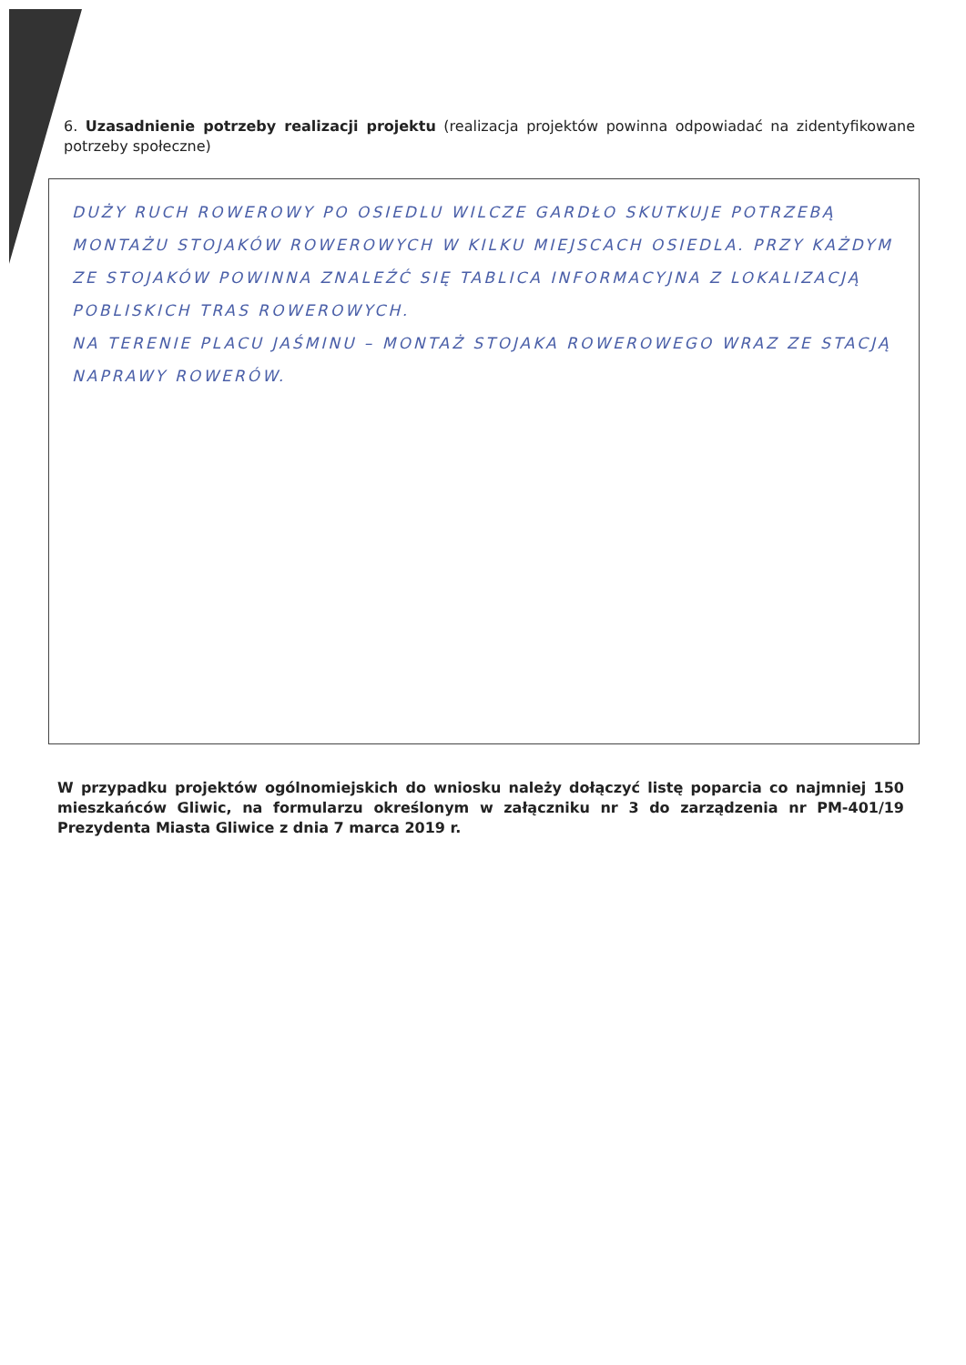6. Uzasadnienie potrzeby realizacji projektu (realizacja projektów powinna odpowiadać na zidentyfikowane potrzeby społeczne)
DUŻY RUCH ROWEROWY PO OSIEDLU WILCZE GARDŁO SKUTKUJE POTRZEBĄ MONTAŻU STOJAKÓW ROWEROWYCH W KILKU MIEJSCACH OSIEDLA. PRZY KAŻDYM ZE STOJAKÓW POWINNA ZNALEŹĆ SIĘ TABLICA INFORMACYJNA Z LOKALIZACJĄ POBLISKICH TRAS ROWEROWYCH.
NA TERENIE PLACU JAŚMINU – MONTAŻ STOJAKA ROWEROWEGO WRAZ ZE STACJĄ NAPRAWY ROWERÓW.
W przypadku projektów ogólnomiejskich do wniosku należy dołączyć listę poparcia co najmniej 150 mieszkańców Gliwic, na formularzu określonym w załączniku nr 3 do zarządzenia nr PM-401/19 Prezydenta Miasta Gliwice z dnia 7 marca 2019 r.